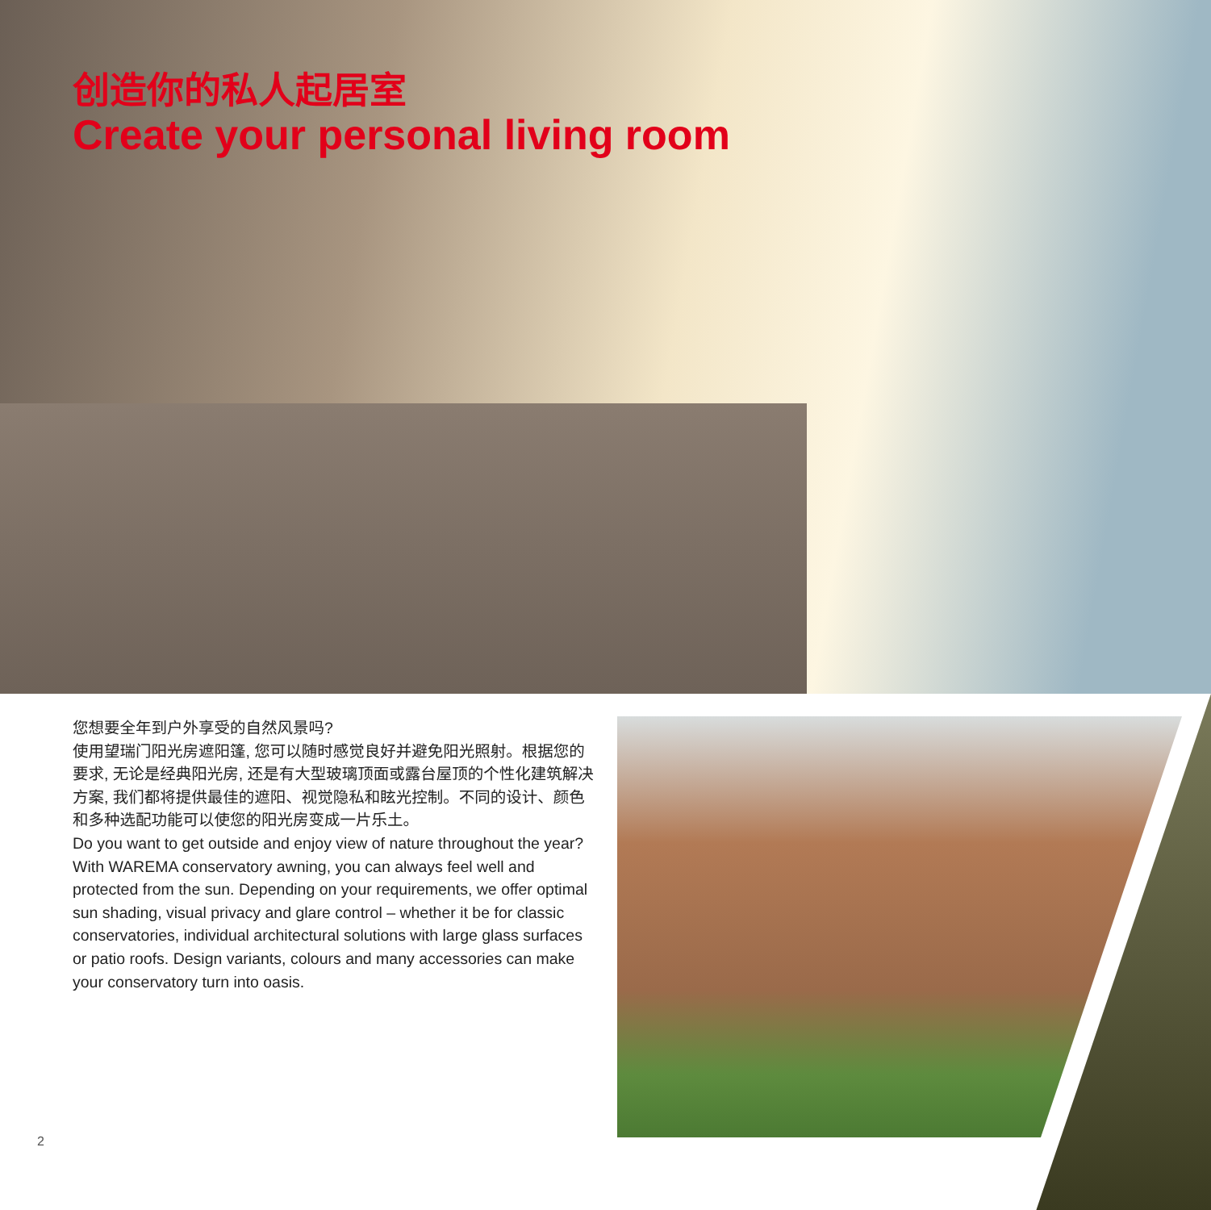创造你的私人起居室
Create your personal living room
您想要全年到户外享受的自然风景吗?
使用望瑞门阳光房遮阳篷, 您可以随时感觉良好并避免阳光照射。根据您的要求, 无论是经典阳光房, 还是有大型玻璃顶面或露台屋顶的个性化建筑解决方案, 我们都将提供最佳的遮阳、视觉隐私和眩光控制。不同的设计、颜色和多种选配功能可以使您的阳光房变成一片乐土。
Do you want to get outside and enjoy view of nature throughout the year? With WAREMA conservatory awning, you can always feel well and protected from the sun. Depending on your requirements, we offer optimal sun shading, visual privacy and glare control – whether it be for classic conservatories, individual architectural solutions with large glass surfaces or patio roofs. Design variants, colours and many accessories can make your conservatory turn into oasis.
2